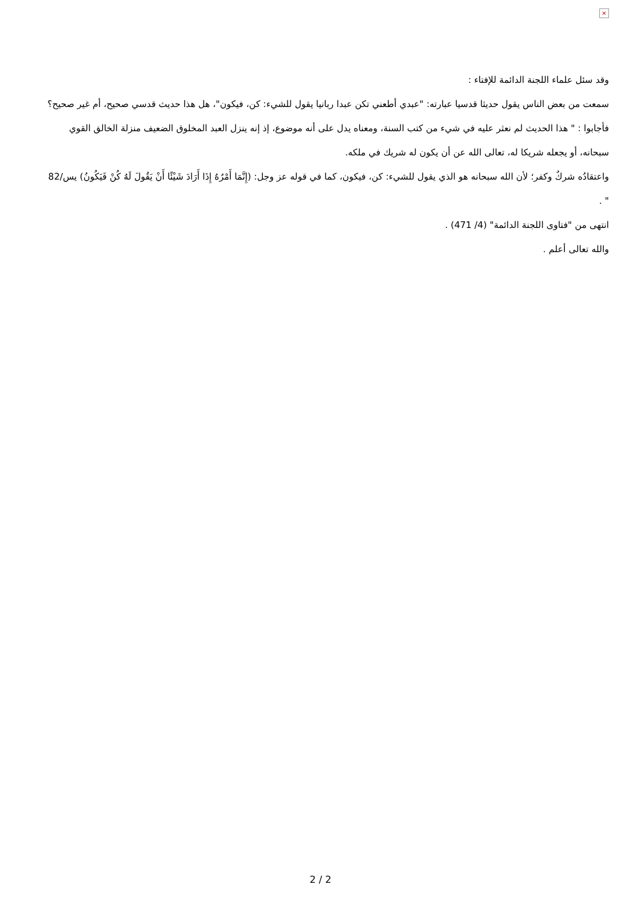×
وقد سئل علماء اللجنة الدائمة للإفتاء :
سمعت من بعض الناس يقول حديثا قدسيا عبارته: "عبدي أطعني تكن عبدا ربانيا يقول للشيء: كن، فيكون"، هل هذا حديث قدسي صحيح، أم غير صحيح؟
فأجابوا : " هذا الحديث لم نعثر عليه في شيء من كتب السنة، ومعناه يدل على أنه موضوع، إذ إنه ينزل العبد المخلوق الضعيف منزلة الخالق القوي سبحانه، أو يجعله شريكا له، تعالى الله عن أن يكون له شريك في ملكه.
واعتقادُه شركٌ وكفر؛ لأن الله سبحانه هو الذي يقول للشيء: كن، فيكون، كما في قوله عز وجل: (إِنَّمَا أَمْرُهُ إِذَا أَرَادَ شَيْئًا أَنْ يَقُولَ لَهُ كُنْ فَيَكُونُ) يس/82 " .
انتهى من "فتاوى اللجنة الدائمة" (4/ 471) .
والله تعالى أعلم .
2 / 2